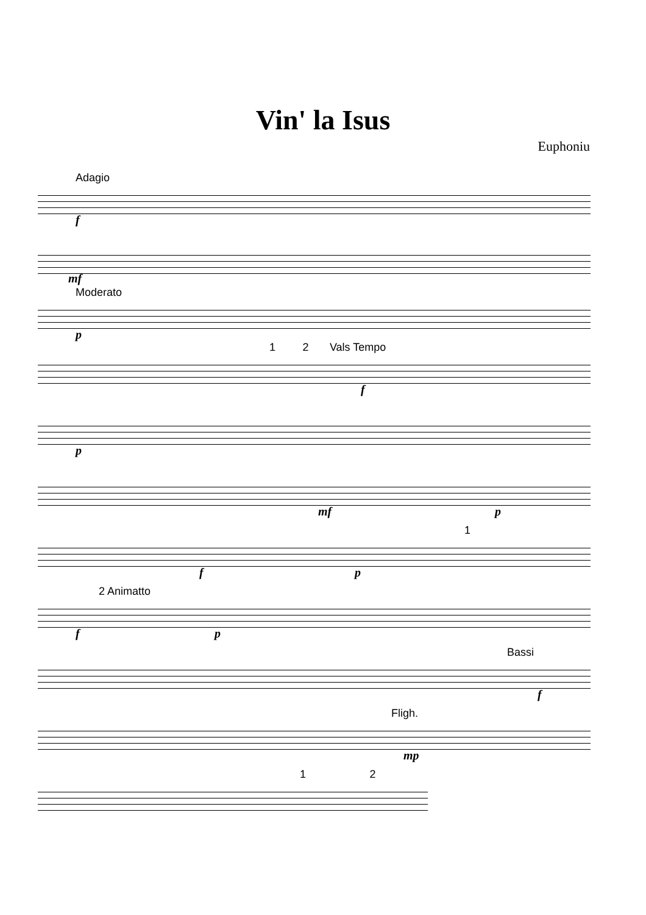Vin' la Isus
Euphoniu
Adagio
f
mf
Moderato
p
1 2 Vals Tempo
f
p
mf p
1
f p
2 Animatto
f p
Bassi
f
Fligh.
mp
1 2